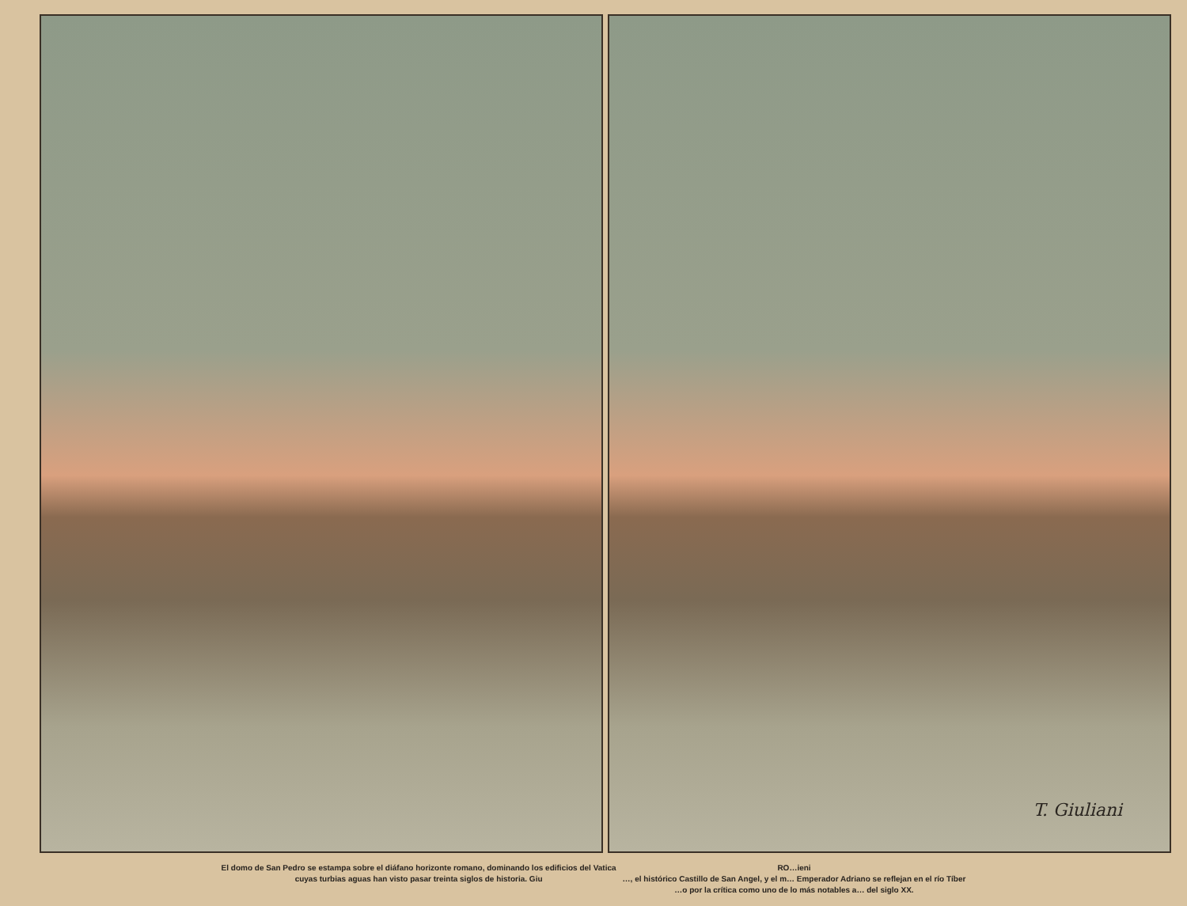T. Giuliani
El domo de San Pedro se estampa sobre el diáfano horizonte romano, dominando los edificios del Vatica
cuyas turbias aguas han visto pasar treinta siglos de historia. Giu
RO…ieni
…, el histórico Castillo de San Angel, y el m… Emperador Adriano se reflejan en el río Tíber
…o por la crítica como uno de lo más notables a… del siglo XX.